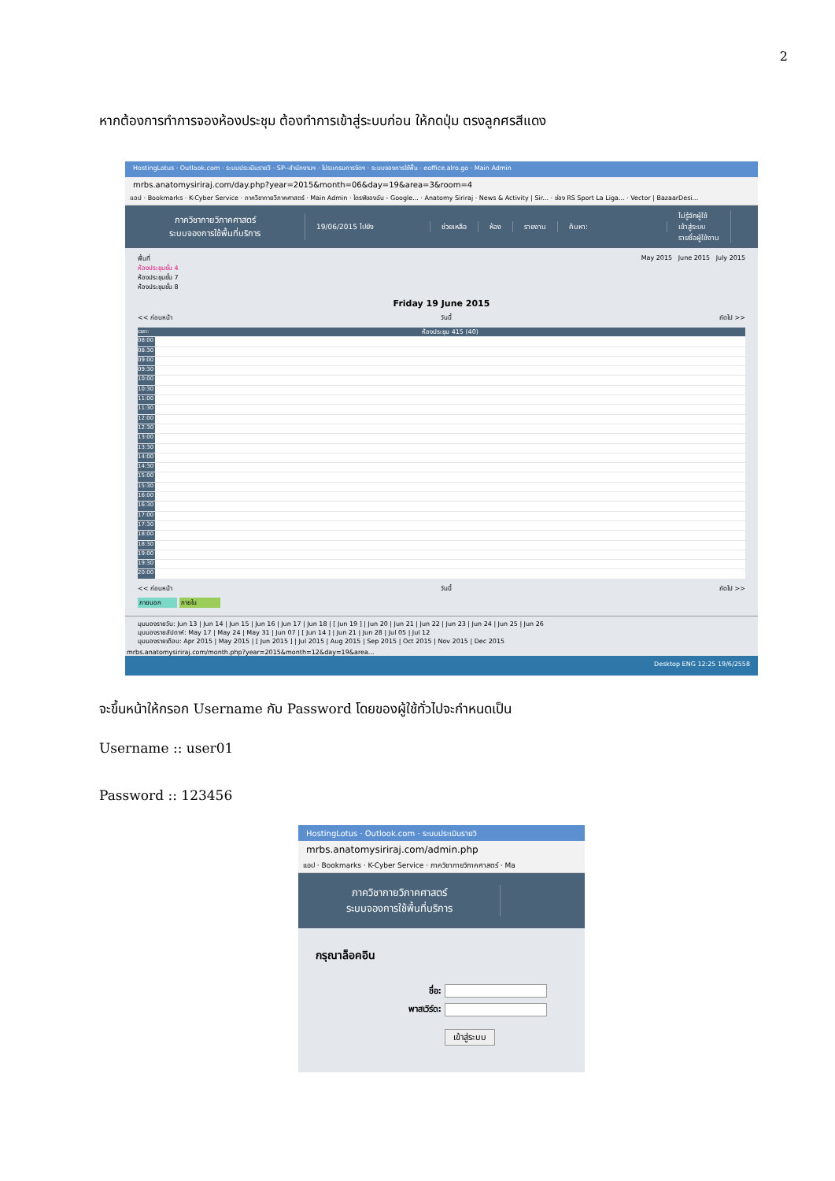2
หากต้องการทำการจองห้องประชุม ต้องทำการเข้าสู่ระบบก่อน ให้กดปุ่ม ตรงลูกศรสีแดง
HostingLotus · Outlook.com · ระบบประเมินรายวิ · SP--สำนักงานฯ · โปรแกรมการจัดฯ · ระบบจองการใช้พื้น · eoffice.alro.go · Main Admin
mrbs.anatomysiriraj.com/day.php?year=2015&month=06&day=19&area=3&room=4
แอป · Bookmarks · K-Cyber Service · ภาควิชากายวิภาคศาสตร์ · Main Admin · ไดรฟ์ของฉัน - Google... · Anatomy Siriraj · News & Activity | Sir... · ช่อง RS Sport La Liga... · Vector | BazaarDesi...
ภาควิชากายวิภาคศาสตร์
ระบบจองการใช้พื้นที่บริการ
19/06/2015 ไปยัง ช่วยเหลือ ห้อง รายงาน ค้นหา:
ไม่รู้จักผู้ใช้
เข้าสู่ระบบ
รายชื่อผู้ใช้งาน
พื้นที่
ห้องประชุมชั้น 4
ห้องประชุมชั้น 7
ห้องประชุมชั้น 8
May 2015 June 2015 July 2015
Friday 19 June 2015
<< ก่อนหน้า วันนี้ ถัดไป >>
เวลา: ห้องประชุม 415 (40)
08:00
08:30
09:00
09:30
10:00
10:30
11:00
11:30
12:00
12:30
13:00
13:30
14:00
14:30
15:00
15:30
16:00
16:30
17:00
17:30
18:00
18:30
19:00
19:30
20:00
<< ก่อนหน้า วันนี้ ถัดไป >>
ภายนอก ภายใน
มุมมองรายวัน: Jun 13 | Jun 14 | Jun 15 | Jun 16 | Jun 17 | Jun 18 | [ Jun 19 ] | Jun 20 | Jun 21 | Jun 22 | Jun 23 | Jun 24 | Jun 25 | Jun 26
มุมมองรายสัปดาห์: May 17 | May 24 | May 31 | Jun 07 | [ Jun 14 ] | Jun 21 | Jun 28 | Jul 05 | Jul 12
มุมมองรายเดือน: Apr 2015 | May 2015 | [ Jun 2015 ] | Jul 2015 | Aug 2015 | Sep 2015 | Oct 2015 | Nov 2015 | Dec 2015
mrbs.anatomysiriraj.com/month.php?year=2015&month=12&day=19&area...
Desktop ENG 12:25 19/6/2558
จะขึ้นหน้าให้กรอก Username กับ Password โดยของผู้ใช้ทั่วไปจะกำหนดเป็น
Username :: user01
Password :: 123456
HostingLotus · Outlook.com · ระบบประเมินรายวิ
mrbs.anatomysiriraj.com/admin.php
แอป · Bookmarks · K-Cyber Service · ภาควิชากายวิภาคศาสตร์ · Ma
ภาควิชากายวิภาคศาสตร์
ระบบจองการใช้พื้นที่บริการ
กรุณาล็อคอิน
ชื่อ:
พาสเวิร์ด:
เข้าสู่ระบบ